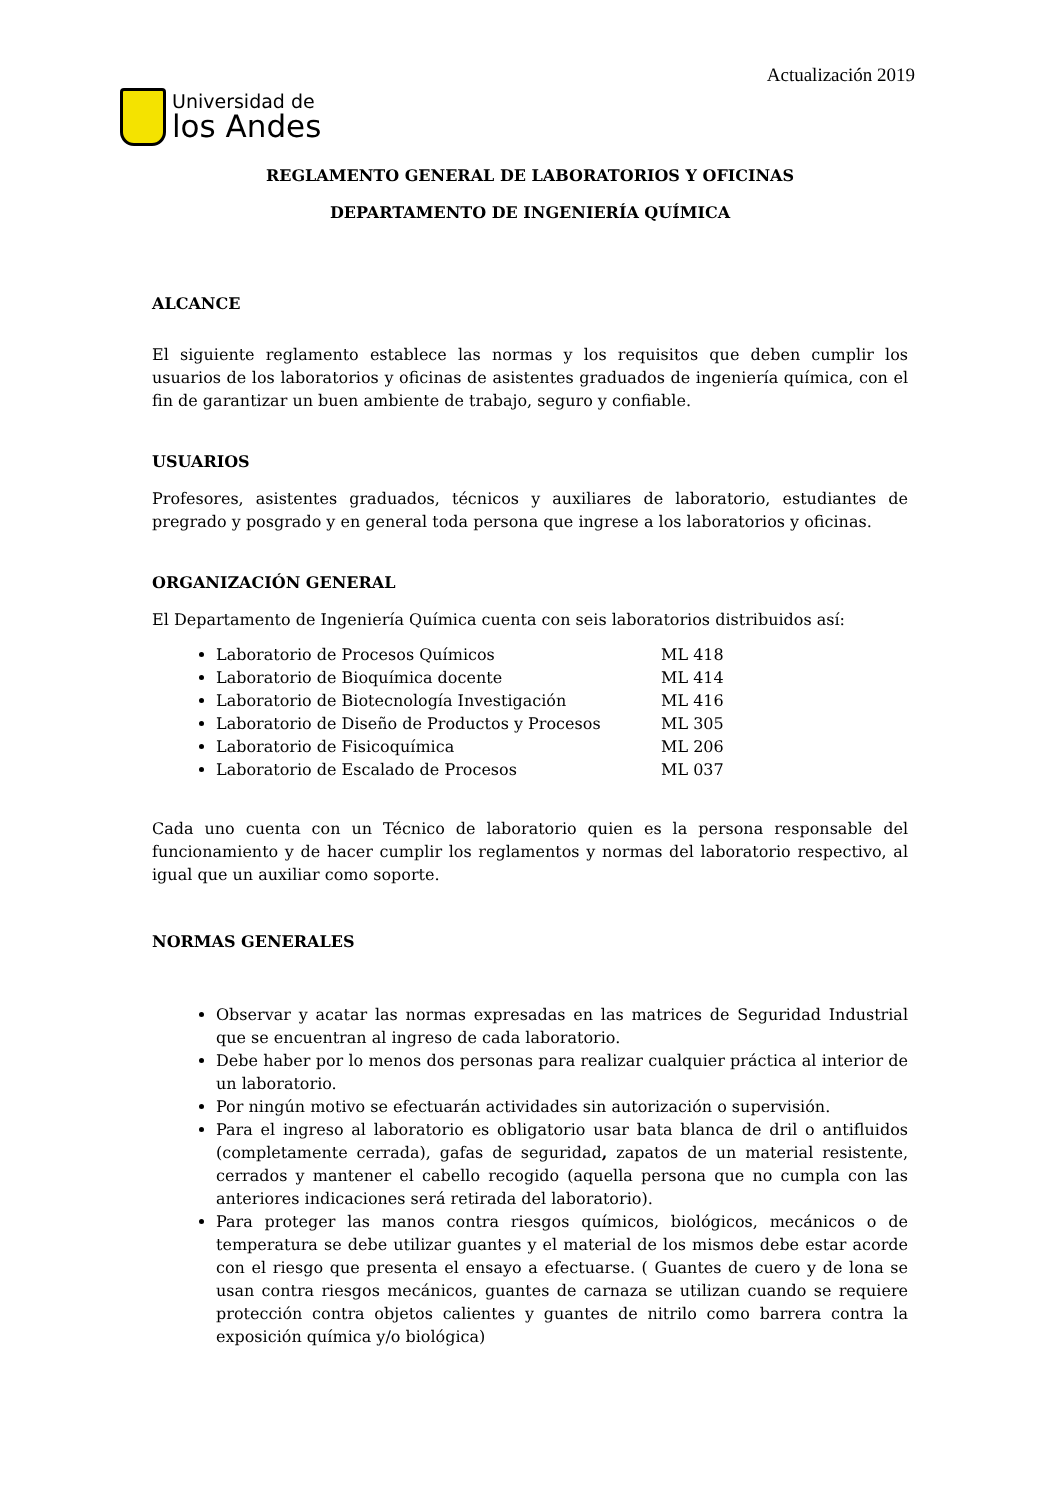Actualización 2019
Universidad de
los Andes
REGLAMENTO GENERAL DE LABORATORIOS Y OFICINAS
DEPARTAMENTO DE INGENIERÍA QUÍMICA
ALCANCE
El siguiente reglamento establece las normas y los requisitos que deben cumplir los usuarios de los laboratorios y oficinas de asistentes graduados de ingeniería química, con el fin de garantizar un buen ambiente de trabajo, seguro y confiable.
USUARIOS
Profesores, asistentes graduados, técnicos y auxiliares de laboratorio, estudiantes de pregrado y posgrado y en general toda persona que ingrese a los laboratorios y oficinas.
ORGANIZACIÓN GENERAL
El Departamento de Ingeniería Química cuenta con seis laboratorios distribuidos así:
Laboratorio de Procesos Químicos ML 418
Laboratorio de Bioquímica docente ML 414
Laboratorio de Biotecnología Investigación ML 416
Laboratorio de Diseño de Productos y Procesos ML 305
Laboratorio de Fisicoquímica ML 206
Laboratorio de Escalado de Procesos ML 037
Cada uno cuenta con un Técnico de laboratorio quien es la persona responsable del funcionamiento y de hacer cumplir los reglamentos y normas del laboratorio respectivo, al igual que un auxiliar como soporte.
NORMAS GENERALES
Observar y acatar las normas expresadas en las matrices de Seguridad Industrial que se encuentran al ingreso de cada laboratorio.
Debe haber por lo menos dos personas para realizar cualquier práctica al interior de un laboratorio.
Por ningún motivo se efectuarán actividades sin autorización o supervisión.
Para el ingreso al laboratorio es obligatorio usar bata blanca de dril o antifluidos (completamente cerrada), gafas de seguridad, zapatos de un material resistente, cerrados y mantener el cabello recogido (aquella persona que no cumpla con las anteriores indicaciones será retirada del laboratorio).
Para proteger las manos contra riesgos químicos, biológicos, mecánicos o de temperatura se debe utilizar guantes y el material de los mismos debe estar acorde con el riesgo que presenta el ensayo a efectuarse. ( Guantes de cuero y de lona se usan contra riesgos mecánicos, guantes de carnaza se utilizan cuando se requiere protección contra objetos calientes y guantes de nitrilo como barrera contra la exposición química y/o biológica)